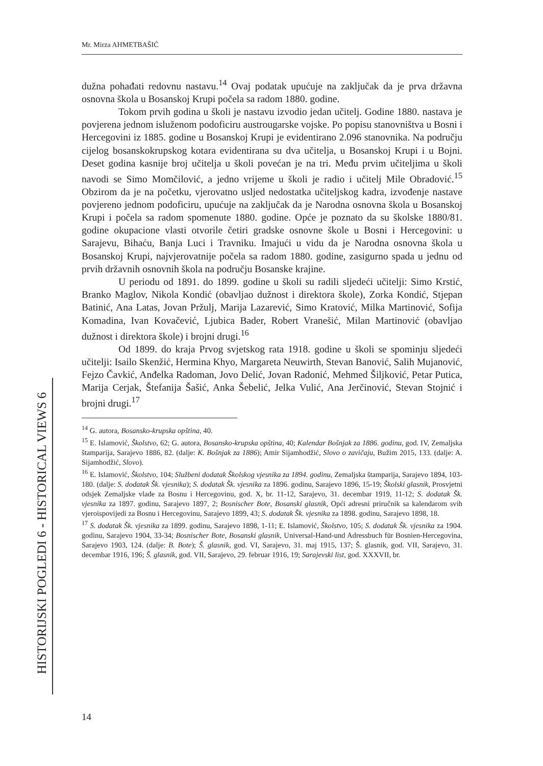Mr. Mirza AHMETBAŠIĆ
HISTORIJSKI POGLEDI 6 - HISTORICAL VIEWS 6
dužna pohađati redovnu nastavu.<sup>14</sup> Ovaj podatak upućuje na zaključak da je prva državna osnovna škola u Bosanskoj Krupi počela sa radom 1880. godine.
Tokom prvih godina u školi je nastavu izvodio jedan učitelj. Godine 1880. nastava je povjerena jednom isluženom podoficiru austrougarske vojske. Po popisu stanovništva u Bosni i Hercegovini iz 1885. godine u Bosanskoj Krupi je evidentirano 2.096 stanovnika. Na području cijelog bosanskokrupskog kotara evidentirana su dva učitelja, u Bosanskoj Krupi i u Bojni. Deset godina kasnije broj učitelja u školi povećan je na tri. Među prvim učiteljima u školi navodi se Simo Momčilović, a jedno vrijeme u školi je radio i učitelj Mile Obradović.<sup>15</sup> Obzirom da je na početku, vjerovatno usljed nedostatka učiteljskog kadra, izvođenje nastave povjereno jednom podoficiru, upućuje na zaključak da je Narodna osnovna škola u Bosanskoj Krupi i počela sa radom spomenute 1880. godine. Opće je poznato da su školske 1880/81. godine okupacione vlasti otvorile četiri gradske osnovne škole u Bosni i Hercegovini: u Sarajevu, Bihaću, Banja Luci i Travniku. Imajući u vidu da je Narodna osnovna škola u Bosanskoj Krupi, najvjerovatnije počela sa radom 1880. godine, zasigurno spada u jednu od prvih državnih osnovnih škola na području Bosanske krajine.
U periodu od 1891. do 1899. godine u školi su radili sljedeći učitelji: Simo Krstić, Branko Maglov, Nikola Kondić (obavljao dužnost i direktora škole), Zorka Kondić, Stjepan Batinić, Ana Latas, Jovan Pržulj, Marija Lazarević, Simo Kratović, Milka Martinović, Sofija Komadina, Ivan Kovačević, Ljubica Bader, Robert Vranešić, Milan Martinović (obavljao dužnost i direktora škole) i brojni drugi.<sup>16</sup>
Od 1899. do kraja Prvog svjetskog rata 1918. godine u školi se spominju sljedeći učitelji: Isailo Skenžić, Hermina Khyo, Margareta Neuwirth, Stevan Banović, Salih Mujanović, Fejzo Čavkić, Anđelka Radoman, Jovo Delić, Jovan Radonić, Mehmed Šiljković, Petar Putica, Marija Cerjak, Štefanija Šašić, Anka Šebelić, Jelka Vulić, Ana Jerčinović, Stevan Stojnić i brojni drugi.<sup>17</sup>
<sup>14</sup> G. autora, Bosansko-krupska opština, 40.
<sup>15</sup> E. Islamović, Školstvo, 62; G. autora, Bosansko-krupska opština, 40; Kalendar Bošnjak za 1886. godinu, god. IV, Zemaljska štamparija, Sarajevo 1886, 82. (dalje: K. Bošnjak za 1886); Amir Sijamhodžić, Slovo o zavičaju, Bužim 2015, 133. (dalje: A. Sijamhodžić, Slovo).
<sup>16</sup> E. Islamović, Školstvo, 104; Službeni dodatak Školskog vjesnika za 1894. godinu, Zemaljska štamparija, Sarajevo 1894, 103-180. (dalje: S. dodatak Šk. vjesnika); S. dodatak Šk. vjesnika za 1896. godinu, Sarajevo 1896, 15-19; Školski glasnik, Prosvjetni odsjek Zemaljske vlade za Bosnu i Hercegovinu, god. X, br. 11-12, Sarajevo, 31. decembar 1919, 11-12; S. dodatak Šk. vjesnika za 1897. godinu, Sarajevo 1897, 2; Bosnischer Bote, Bosanski glasnik, Opći adresni priručnik sa kalendarom svih vjeroispovijedi za Bosnu i Hercegovinu, Sarajevo 1899, 43; S. dodatak Šk. vjesnika za 1898. godinu, Sarajevo 1898, 18.
<sup>17</sup> S. dodatak Šk. vjesnika za 1899. godinu, Sarajevo 1898, 1-11; E. Islamović, Školstvo, 105; S. dodatak Šk. vjesnika za 1904. godinu, Sarajevo 1904, 33-34; Bosnischer Bote, Bosanski glasnik, Universal-Hand-und Adressbuch für Bosnien-Hercegovina, Sarajevo 1903, 124. (dalje: B. Bote); Š. glasnik, god. VI, Sarajevo, 31. maj 1915, 137; Š. glasnik, god. VII, Sarajevo, 31. decembar 1916, 196; Š. glasnik, god. VII, Sarajevo, 29. februar 1916, 19; Sarajevski list, god. XXXVII, br.
14